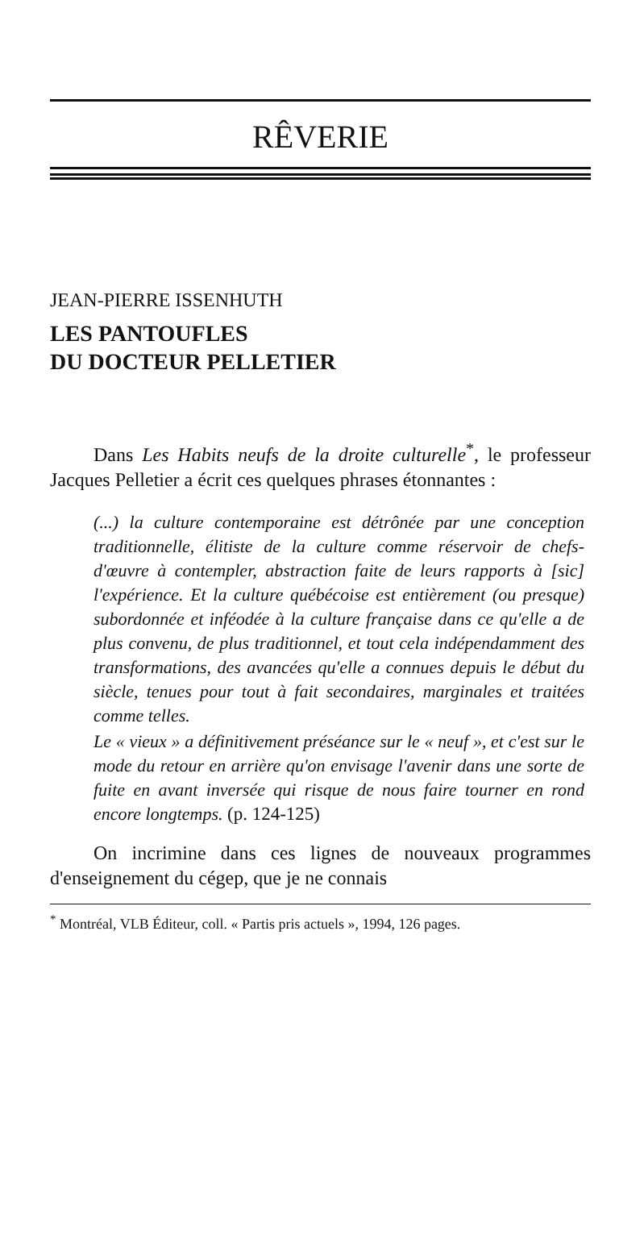RÊVERIE
JEAN-PIERRE ISSENHUTH
LES PANTOUFLES
DU DOCTEUR PELLETIER
Dans Les Habits neufs de la droite culturelle<sup>*</sup>, le professeur Jacques Pelletier a écrit ces quelques phrases étonnantes :
(...) la culture contemporaine est détrônée par une conception traditionnelle, élitiste de la culture comme réservoir de chefs-d'œuvre à contempler, abstraction faite de leurs rapports à [sic] l'expérience. Et la culture québécoise est entièrement (ou presque) subordonnée et inféodée à la culture française dans ce qu'elle a de plus convenu, de plus traditionnel, et tout cela indépendamment des transformations, des avancées qu'elle a connues depuis le début du siècle, tenues pour tout à fait secondaires, marginales et traitées comme telles.
Le « vieux » a définitivement préséance sur le « neuf », et c'est sur le mode du retour en arrière qu'on envisage l'avenir dans une sorte de fuite en avant inversée qui risque de nous faire tourner en rond encore longtemps. (p. 124-125)
On incrimine dans ces lignes de nouveaux programmes d'enseignement du cégep, que je ne connais
<sup>*</sup> Montréal, VLB Éditeur, coll. « Partis pris actuels », 1994, 126 pages.